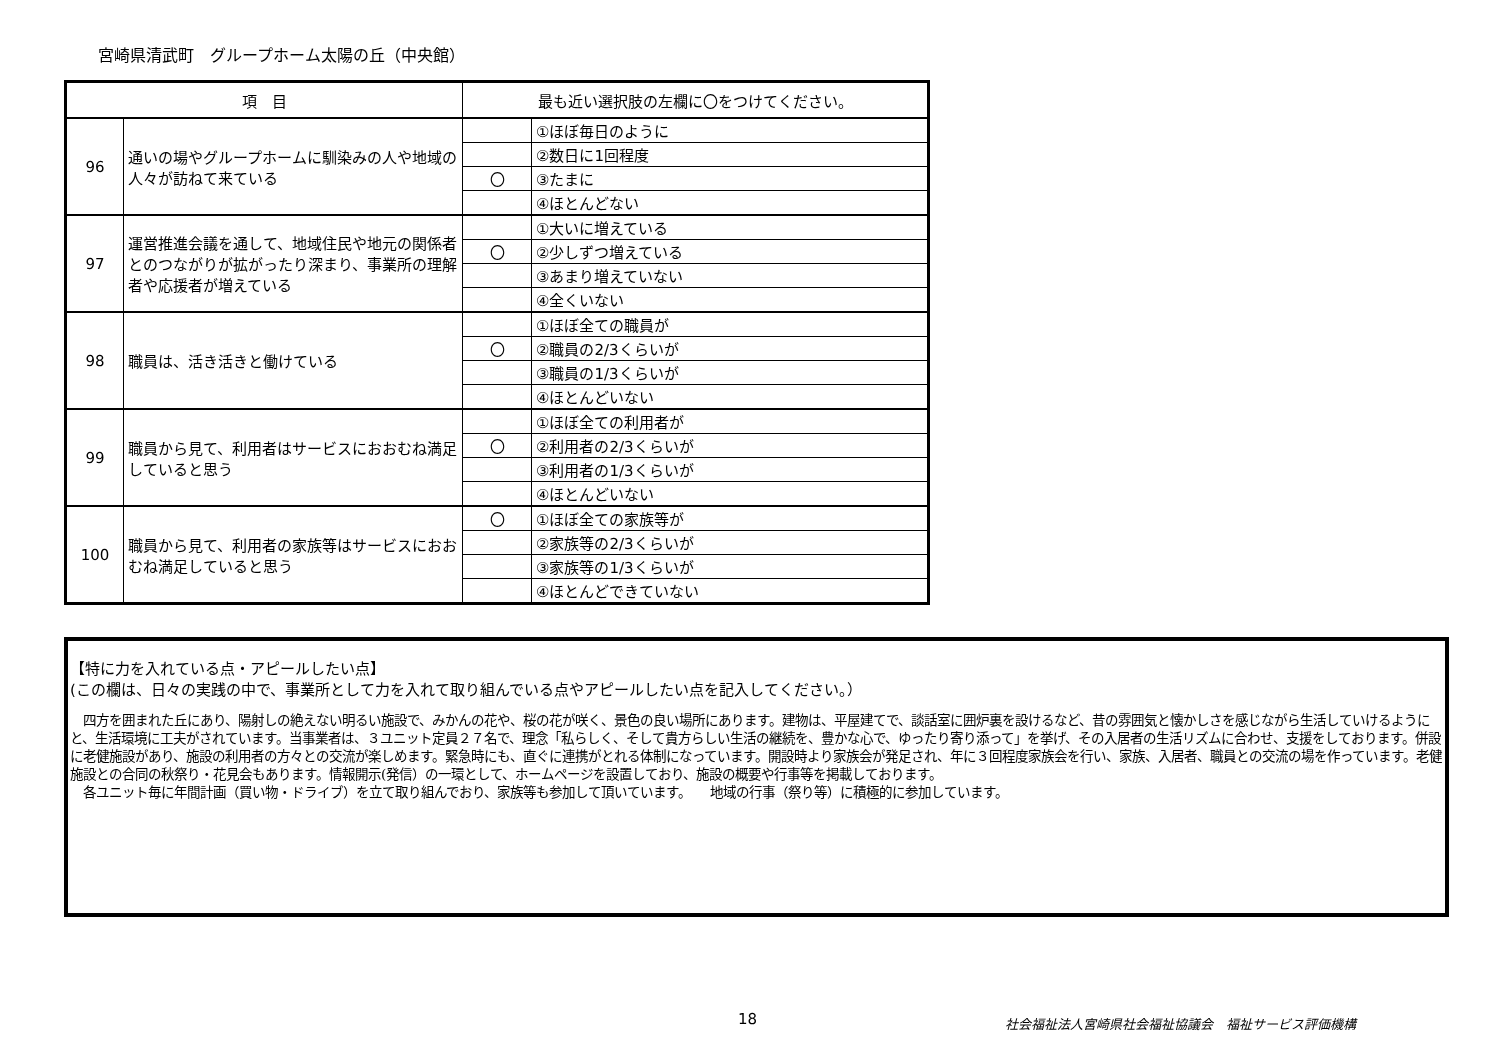宮崎県清武町　グループホーム太陽の丘（中央館）
| 項 目 | | 最も近い選択肢の左欄に〇をつけてください。 | |
| --- | --- | --- | --- |
| 96 | 通いの場やグループホームに馴染みの人や地域の人々が訪ねて来ている | | ①ほぼ毎日のように |
| | | | ②数日に1回程度 |
| | | 〇 | ③たまに |
| | | | ④ほとんどない |
| 97 | 運営推進会議を通して、地域住民や地元の関係者とのつながりが拡がったり深まり、事業所の理解者や応援者が増えている | | ①大いに増えている |
| | | 〇 | ②少しずつ増えている |
| | | | ③あまり増えていない |
| | | | ④全くいない |
| 98 | 職員は、活き活きと働けている | | ①ほぼ全ての職員が |
| | | 〇 | ②職員の2/3くらいが |
| | | | ③職員の1/3くらいが |
| | | | ④ほとんどいない |
| 99 | 職員から見て、利用者はサービスにおおむね満足していると思う | | ①ほぼ全ての利用者が |
| | | 〇 | ②利用者の2/3くらいが |
| | | | ③利用者の1/3くらいが |
| | | | ④ほとんどいない |
| 100 | 職員から見て、利用者の家族等はサービスにおおむね満足していると思う | 〇 | ①ほぼ全ての家族等が |
| | | | ②家族等の2/3くらいが |
| | | | ③家族等の1/3くらいが |
| | | | ④ほとんどできていない |
【特に力を入れている点・アピールしたい点】
(この欄は、日々の実践の中で、事業所として力を入れて取り組んでいる点やアピールしたい点を記入してください。）
　四方を囲まれた丘にあり、陽射しの絶えない明るい施設で、みかんの花や、桜の花が咲く、景色の良い場所にあります。建物は、平屋建てで、談話室に囲炉裏を設けるなど、昔の雰囲気と懐かしさを感じながら生活していけるようにと、生活環境に工夫がされています。当事業者は、３ユニット定員２７名で、理念「私らしく、そして貴方らしい生活の継続を、豊かな心で、ゆったり寄り添って」を挙げ、その入居者の生活リズムに合わせ、支援をしております。併設に老健施設があり、施設の利用者の方々との交流が楽しめます。緊急時にも、直ぐに連携がとれる体制になっています。開設時より家族会が発足され、年に３回程度家族会を行い、家族、入居者、職員との交流の場を作っています。老健施設との合同の秋祭り・花見会もあります。情報開示(発信）の一環として、ホームページを設置しており、施設の概要や行事等を掲載しております。
　各ユニット毎に年間計画（買い物・ドライブ）を立て取り組んでおり、家族等も参加して頂いています。　　地域の行事（祭り等）に積極的に参加しています。
18
社会福祉法人宮崎県社会福祉協議会　福祉サービス評価機構